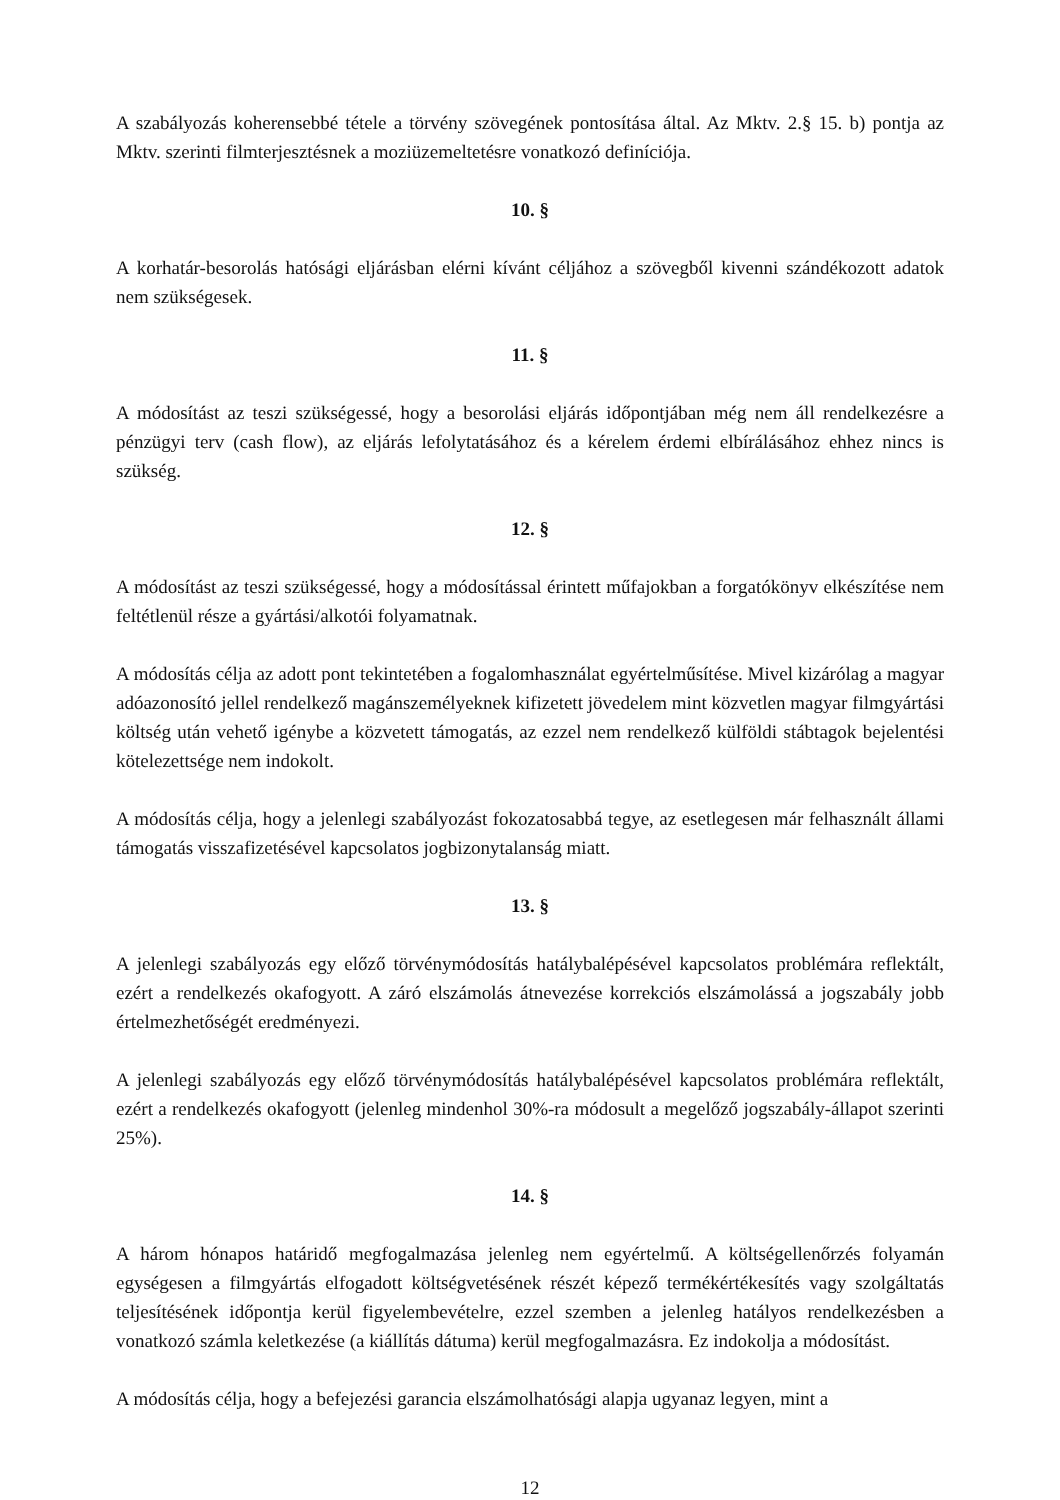A szabályozás koherensebbé tétele a törvény szövegének pontosítása által. Az Mktv. 2.§ 15. b) pontja az Mktv. szerinti filmterjesztésnek a moziüzemeltetésre vonatkozó definíciója.
10. §
A korhatár-besorolás hatósági eljárásban elérni kívánt céljához a szövegből kivenni szándékozott adatok nem szükségesek.
11. §
A módosítást az teszi szükségessé, hogy a besorolási eljárás időpontjában még nem áll rendelkezésre a pénzügyi terv (cash flow), az eljárás lefolytatásához és a kérelem érdemi elbírálásához ehhez nincs is szükség.
12. §
A módosítást az teszi szükségessé, hogy a módosítással érintett műfajokban a forgatókönyv elkészítése nem feltétlenül része a gyártási/alkotói folyamatnak.
A módosítás célja az adott pont tekintetében a fogalomhasználat egyértelműsítése. Mivel kizárólag a magyar adóazonosító jellel rendelkező magánszemélyeknek kifizetett jövedelem mint közvetlen magyar filmgyártási költség után vehető igénybe a közvetett támogatás, az ezzel nem rendelkező külföldi stábtagok bejelentési kötelezettsége nem indokolt.
A módosítás célja, hogy a jelenlegi szabályozást fokozatosabbá tegye, az esetlegesen már felhasznált állami támogatás visszafizetésével kapcsolatos jogbizonytalanság miatt.
13. §
A jelenlegi szabályozás egy előző törvénymódosítás hatálybalépésével kapcsolatos problémára reflektált, ezért a rendelkezés okafogyott. A záró elszámolás átnevezése korrekciós elszámolássá a jogszabály jobb értelmezhetőségét eredményezi.
A jelenlegi szabályozás egy előző törvénymódosítás hatálybalépésével kapcsolatos problémára reflektált, ezért a rendelkezés okafogyott (jelenleg mindenhol 30%-ra módosult a megelőző jogszabály-állapot szerinti 25%).
14. §
A három hónapos határidő megfogalmazása jelenleg nem egyértelmű. A költségellenőrzés folyamán egységesen a filmgyártás elfogadott költségvetésének részét képező termékértékesítés vagy szolgáltatás teljesítésének időpontja kerül figyelembevételre, ezzel szemben a jelenleg hatályos rendelkezésben a vonatkozó számla keletkezése (a kiállítás dátuma) kerül megfogalmazásra. Ez indokolja a módosítást.
A módosítás célja, hogy a befejezési garancia elszámolhatósági alapja ugyanaz legyen, mint a
12